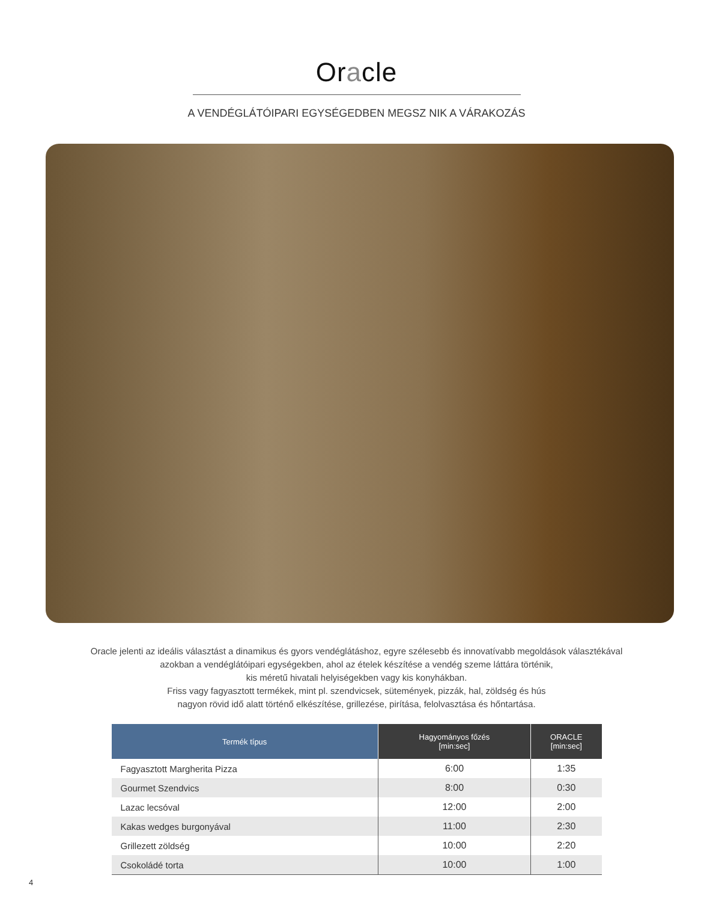Oracle
A VENDÉGLÁTÓIPARI EGYSÉGEDBEN MEGSZ NIK A VÁRAKOZÁS
Oracle jelenti az ideális választást a dinamikus és gyors vendéglátáshoz, egyre szélesebb és innovatívabb megoldások választékával
azokban a vendéglátóipari egységekben, ahol az ételek készítése a vendég szeme láttára történik,
kis méretű hivatali helyiségekben vagy kis konyhákban.
Friss vagy fagyasztott termékek, mint pl. szendvicsek, sütemények, pizzák, hal, zöldség és hús
nagyon rövid idő alatt történő elkészítése, grillezése, pirítása, felolvasztása és hőntartása.
| Termék típus | Hagyományos főzés [min:sec] | ORACLE [min:sec] |
| --- | --- | --- |
| Fagyasztott Margherita Pizza | 6:00 | 1:35 |
| Gourmet Szendvics | 8:00 | 0:30 |
| Lazac lecsóval | 12:00 | 2:00 |
| Kakas wedges burgonyával | 11:00 | 2:30 |
| Grillezett zöldség | 10:00 | 2:20 |
| Csokoládé torta | 10:00 | 1:00 |
4